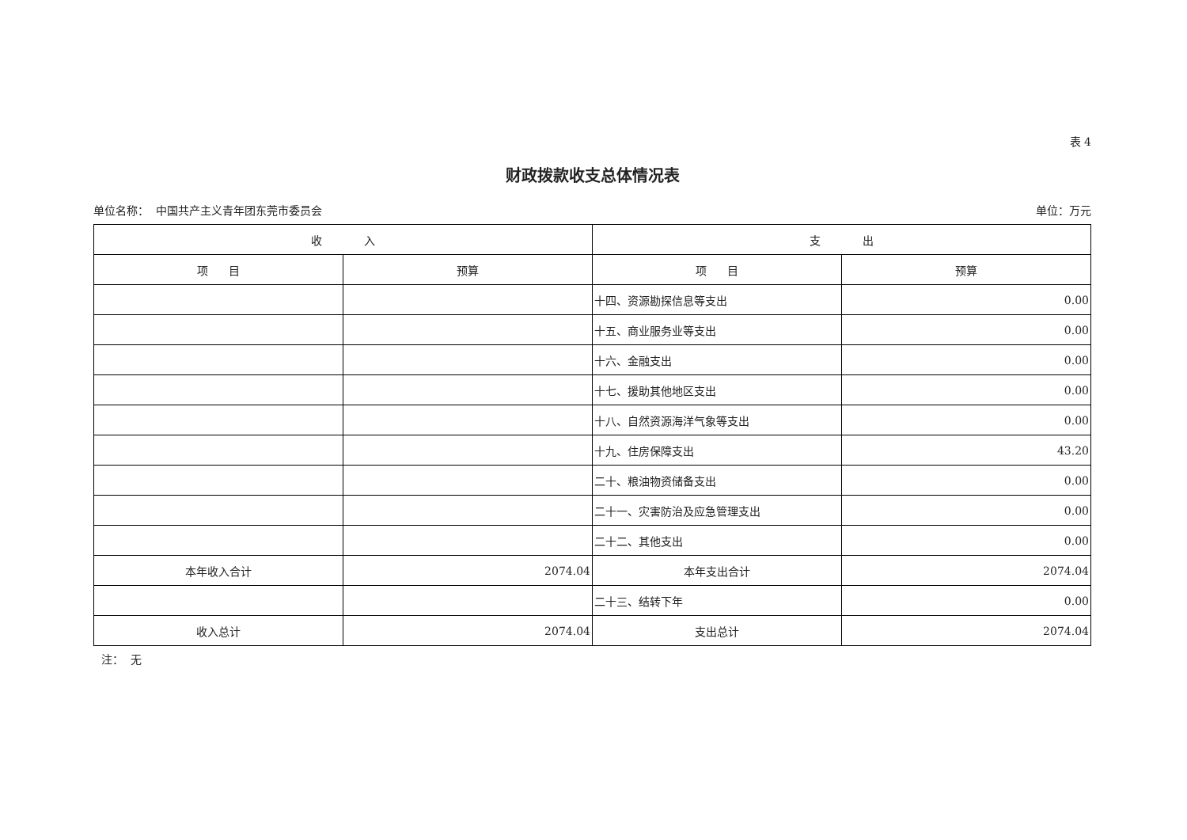表 4
财政拨款收支总体情况表
单位名称： 中国共产主义青年团东莞市委员会 单位：万元
| 收 入 | | 支 出 | |
| --- | --- | --- | --- |
| 项 目 | 预算 | 项 目 | 预算 |
| | | 十四、资源勘探信息等支出 | 0.00 |
| | | 十五、商业服务业等支出 | 0.00 |
| | | 十六、金融支出 | 0.00 |
| | | 十七、援助其他地区支出 | 0.00 |
| | | 十八、自然资源海洋气象等支出 | 0.00 |
| | | 十九、住房保障支出 | 43.20 |
| | | 二十、粮油物资储备支出 | 0.00 |
| | | 二十一、灾害防治及应急管理支出 | 0.00 |
| | | 二十二、其他支出 | 0.00 |
| 本年收入合计 | 2074.04 | 本年支出合计 | 2074.04 |
| | | 二十三、结转下年 | 0.00 |
| 收入总计 | 2074.04 | 支出总计 | 2074.04 |
注： 无